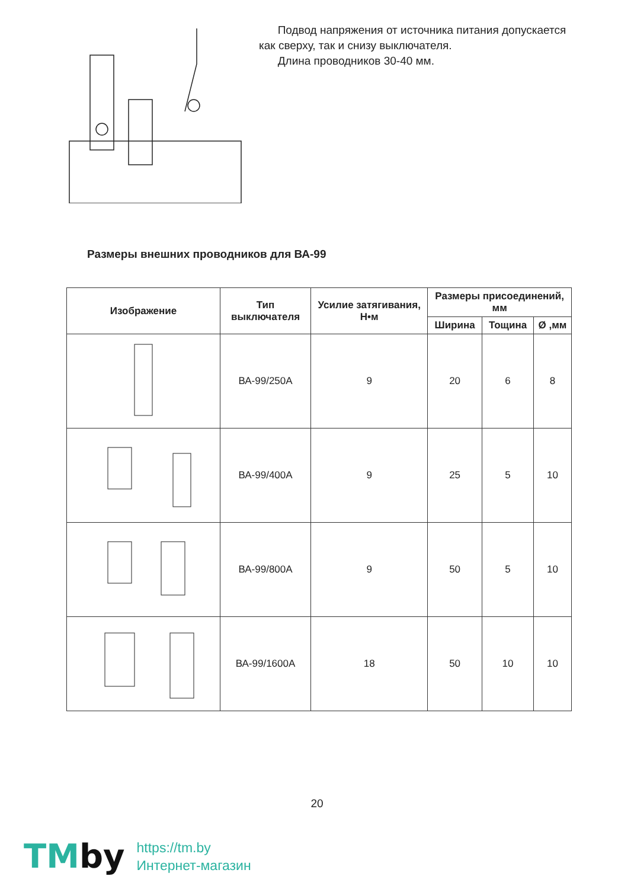Подвод напряжения от источника питания допускается
как сверху, так и снизу выключателя.
Длина проводников 30-40 мм.
Размеры внешних проводников для ВА-99
| Изображение | Тип выключателя | Усилие затягивания, Н•м | Размеры присоединений, мм | | |
| --- | --- | --- | --- | --- | --- |
| | | | Ширина | Тощина | Ø ,мм |
| | ВА-99/250А | 9 | 20 | 6 | 8 |
| | ВА-99/400А | 9 | 25 | 5 | 10 |
| | ВА-99/800А | 9 | 50 | 5 | 10 |
| | ВА-99/1600А | 18 | 50 | 10 | 10 |
20
TMby
https://tm.by
Интернет-магазин